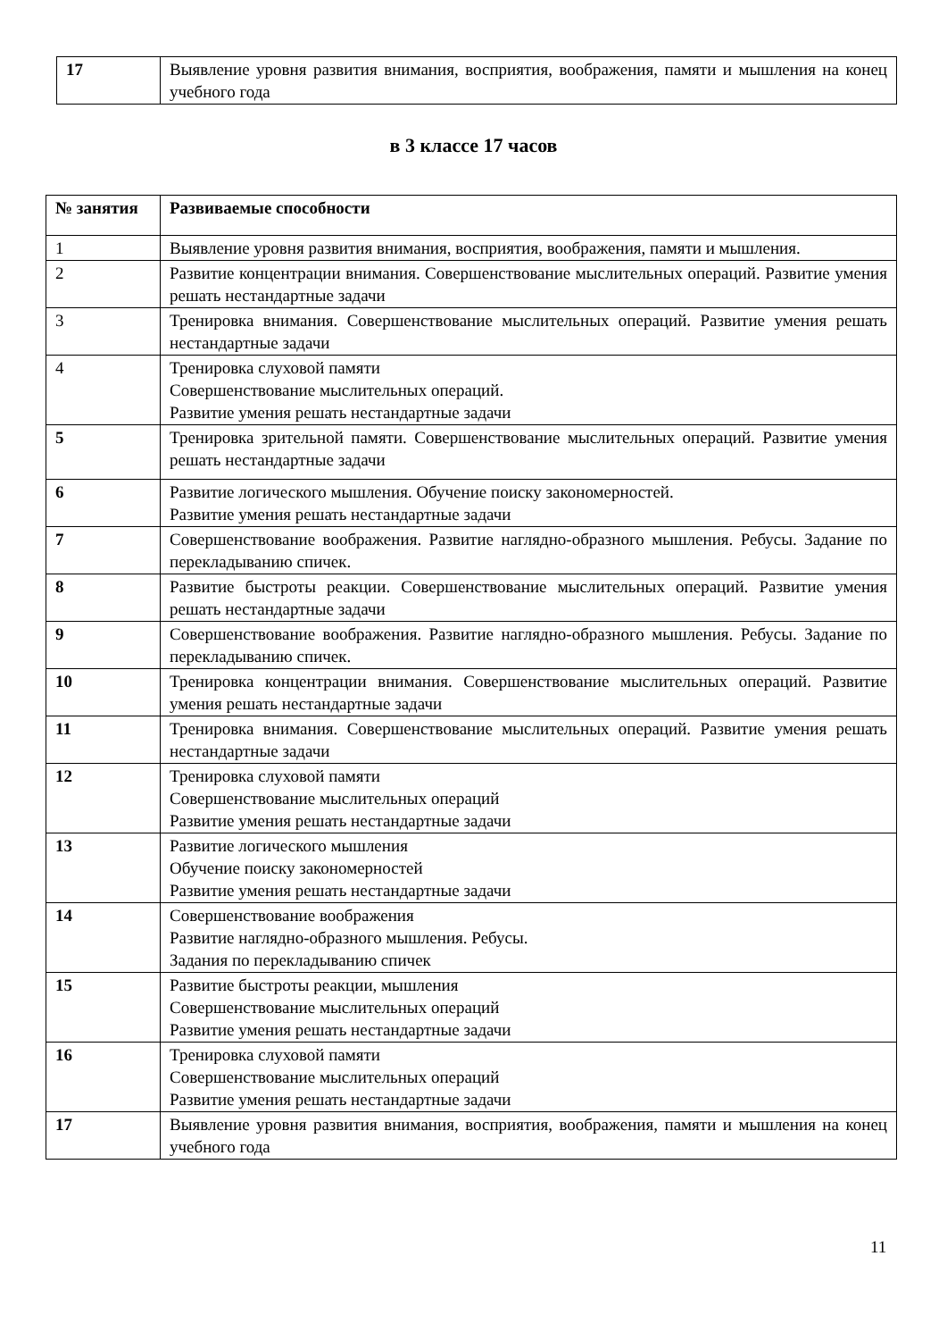| 17 | Выявление уровня развития внимания, восприятия, воображения, памяти и мышления на конец учебного года |
в 3 классе 17 часов
| № занятия | Развиваемые способности |
| --- | --- |
| 1 | Выявление уровня развития внимания, восприятия, воображения, памяти и мышления. |
| 2 | Развитие концентрации внимания. Совершенствование мыслительных операций. Развитие умения решать нестандартные задачи |
| 3 | Тренировка внимания. Совершенствование мыслительных операций. Развитие умения решать нестандартные задачи |
| 4 | Тренировка слуховой памяти Совершенствование мыслительных операций. Развитие умения решать нестандартные задачи |
| 5 | Тренировка зрительной памяти. Совершенствование мыслительных операций. Развитие умения решать нестандартные задачи |
| 6 | Развитие логического мышления. Обучение поиску закономерностей. Развитие умения решать нестандартные задачи |
| 7 | Совершенствование воображения. Развитие наглядно-образного мышления. Ребусы. Задание по перекладыванию спичек. |
| 8 | Развитие быстроты реакции. Совершенствование мыслительных операций. Развитие умения решать нестандартные задачи |
| 9 | Совершенствование воображения. Развитие наглядно-образного мышления. Ребусы. Задание по перекладыванию спичек. |
| 10 | Тренировка концентрации внимания. Совершенствование мыслительных операций. Развитие умения решать нестандартные задачи |
| 11 | Тренировка внимания. Совершенствование мыслительных операций. Развитие умения решать нестандартные задачи |
| 12 | Тренировка слуховой памяти Совершенствование мыслительных операций Развитие умения решать нестандартные задачи |
| 13 | Развитие логического мышления Обучение поиску закономерностей Развитие умения решать нестандартные задачи |
| 14 | Совершенствование воображения Развитие наглядно-образного мышления. Ребусы. Задания по перекладыванию спичек |
| 15 | Развитие быстроты реакции, мышления Совершенствование мыслительных операций Развитие умения решать нестандартные задачи |
| 16 | Тренировка слуховой памяти Совершенствование мыслительных операций Развитие умения решать нестандартные задачи |
| 17 | Выявление уровня развития внимания, восприятия, воображения, памяти и мышления на конец учебного года |
11